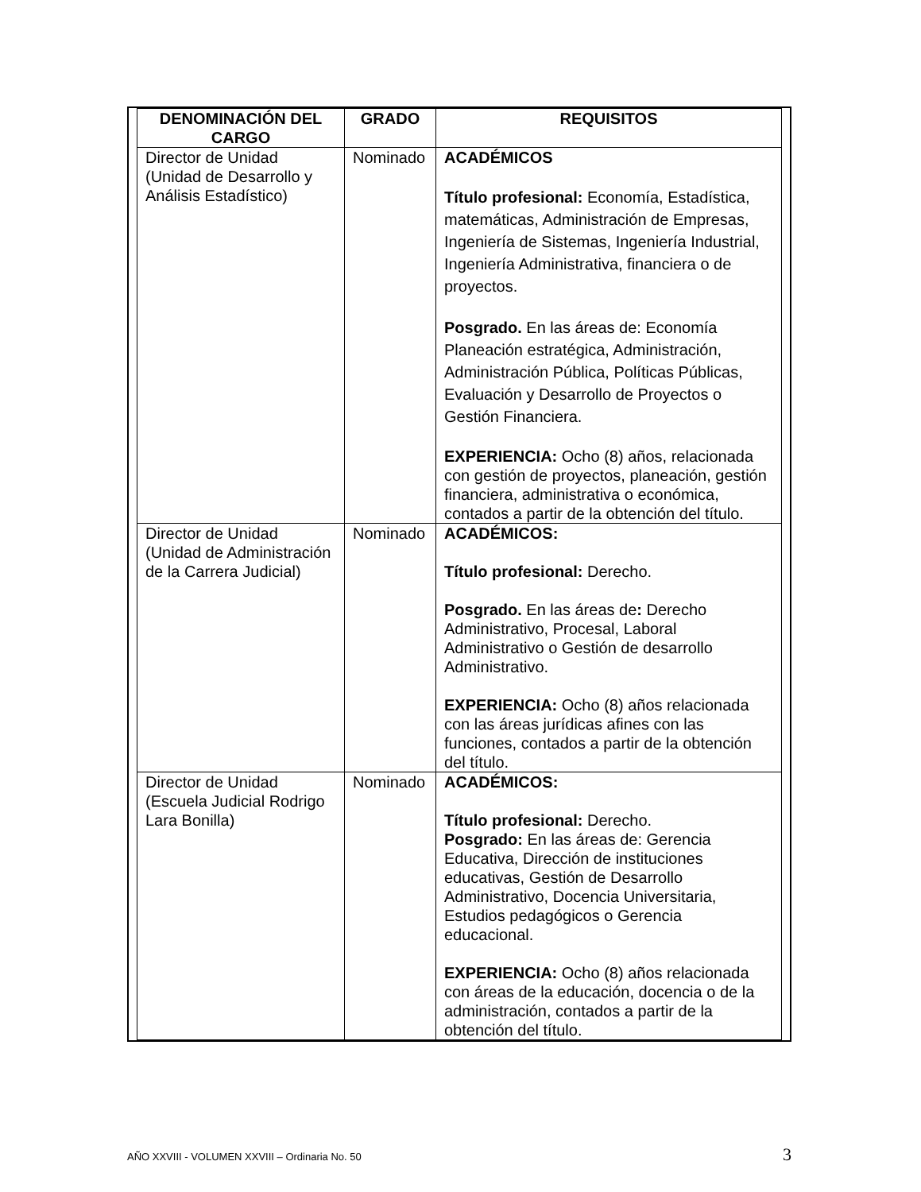| DENOMINACIÓN DEL CARGO | GRADO | REQUISITOS |
| --- | --- | --- |
| Director de Unidad (Unidad de Desarrollo y Análisis Estadístico) | Nominado | ACADÉMICOS Título profesional: Economía, Estadística, matemáticas, Administración de Empresas, Ingeniería de Sistemas, Ingeniería Industrial, Ingeniería Administrativa, financiera o de proyectos. Posgrado. En las áreas de: Economía Planeación estratégica, Administración, Administración Pública, Políticas Públicas, Evaluación y Desarrollo de Proyectos o Gestión Financiera. EXPERIENCIA: Ocho (8) años, relacionada con gestión de proyectos, planeación, gestión financiera, administrativa o económica, contados a partir de la obtención del título. |
| Director de Unidad (Unidad de Administración de la Carrera Judicial) | Nominado | ACADÉMICOS: Título profesional: Derecho. Posgrado. En las áreas de : Derecho Administrativo, Procesal, Laboral Administrativo o Gestión de desarrollo Administrativo. EXPERIENCIA: Ocho (8) años relacionada con las áreas jurídicas afines con las funciones, contados a partir de la obtención del título. |
| Director de Unidad (Escuela Judicial Rodrigo Lara Bonilla) | Nominado | ACADÉMICOS: Título profesional: Derecho. Posgrado: En las áreas de: Gerencia Educativa, Dirección de instituciones educativas, Gestión de Desarrollo Administrativo, Docencia Universitaria, Estudios pedagógicos o Gerencia educacional. EXPERIENCIA: Ocho (8) años relacionada con áreas de la educación, docencia o de la administración, contados a partir de la obtención del título. |
AÑO XXVIII - VOLUMEN XXVIII – Ordinaria No. 50 3